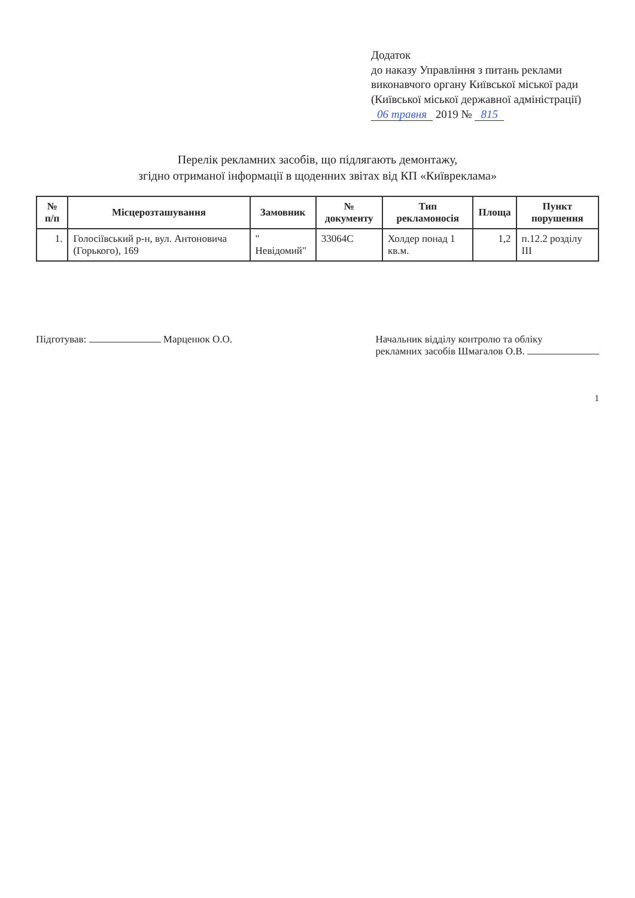Додаток
до наказу Управління з питань реклами виконавчого органу Київської міської ради (Київської міської державної адміністрації)
06 травня 2019 № 815
Перелік рекламних засобів, що підлягають демонтажу,
згідно отриманої інформації в щоденних звітах від КП «Київреклама»
| № п/п | Місцерозташування | Замовник | № документу | Тип рекламоносія | Площа | Пункт порушення |
| --- | --- | --- | --- | --- | --- | --- |
| 1. | Голосіївський р-н, вул. Антоновича (Горького), 169 | " Невідомий" | 33064С | Холдер понад 1 кв.м. | 1,2 | п.12.2 розділу III |
Підготував: Марценюк О.О. Начальник відділу контролю та обліку
рекламних засобів Шмагалов О.В.
1